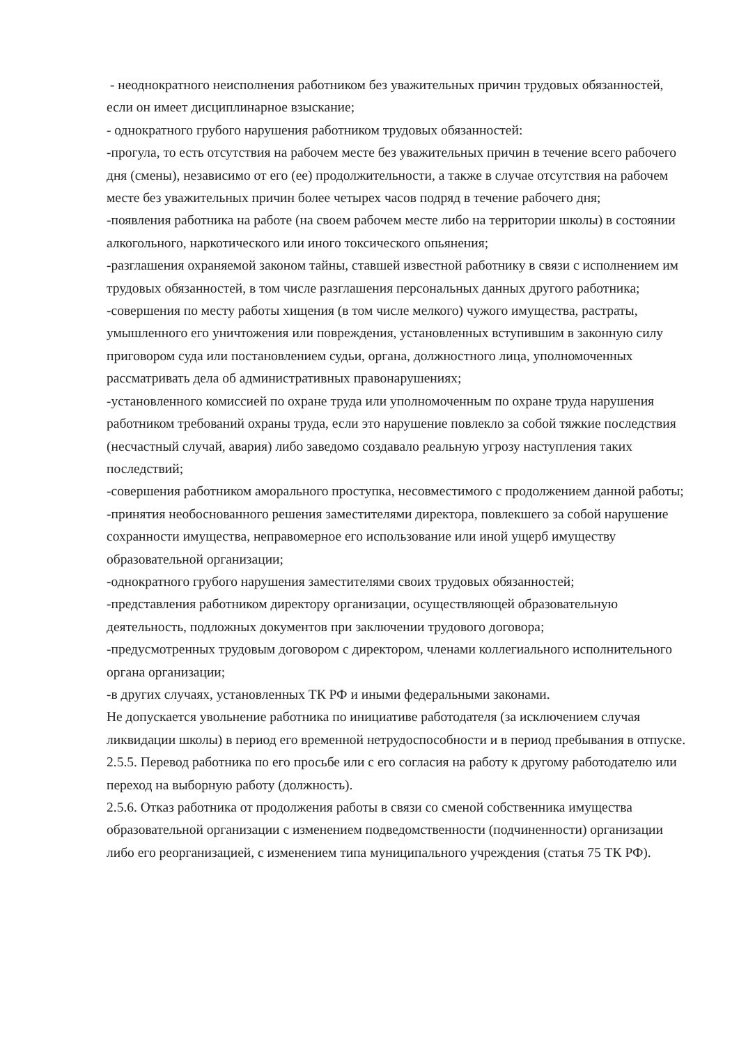- неоднократного неисполнения работником без уважительных причин трудовых обязанностей, если он имеет дисциплинарное взыскание;
- однократного грубого нарушения работником трудовых обязанностей:
-прогула, то есть отсутствия на рабочем месте без уважительных причин в течение всего рабочего дня (смены), независимо от его (ее) продолжительности, а также в случае отсутствия на рабочем месте без уважительных причин более четырех часов подряд в течение рабочего дня;
-появления работника на работе (на своем рабочем месте либо на территории школы) в состоянии алкогольного, наркотического или иного токсического опьянения;
-разглашения охраняемой законом тайны, ставшей известной работнику в связи с исполнением им трудовых обязанностей, в том числе разглашения персональных данных другого работника;
-совершения по месту работы хищения (в том числе мелкого) чужого имущества, растраты, умышленного его уничтожения или повреждения, установленных вступившим в законную силу приговором суда или постановлением судьи, органа, должностного лица, уполномоченных рассматривать дела об административных правонарушениях;
-установленного комиссией по охране труда или уполномоченным по охране труда нарушения работником требований охраны труда, если это нарушение повлекло за собой тяжкие последствия (несчастный случай, авария) либо заведомо создавало реальную угрозу наступления таких последствий;
-совершения работником аморального проступка, несовместимого с продолжением данной работы;
-принятия необоснованного решения заместителями директора, повлекшего за собой нарушение сохранности имущества, неправомерное его использование или иной ущерб имуществу образовательной организации;
-однократного грубого нарушения заместителями своих трудовых обязанностей;
-представления работником директору организации, осуществляющей образовательную деятельность, подложных документов при заключении трудового договора;
-предусмотренных трудовым договором с директором, членами коллегиального исполнительного органа организации;
-в других случаях, установленных ТК РФ и иными федеральными законами.
Не допускается увольнение работника по инициативе работодателя (за исключением случая ликвидации школы) в период его временной нетрудоспособности и в период пребывания в отпуске.
2.5.5. Перевод работника по его просьбе или с его согласия на работу к другому работодателю или переход на выборную работу (должность).
2.5.6. Отказ работника от продолжения работы в связи со сменой собственника имущества образовательной организации с изменением подведомственности (подчиненности) организации либо его реорганизацией, с изменением типа муниципального учреждения (статья 75 ТК РФ).